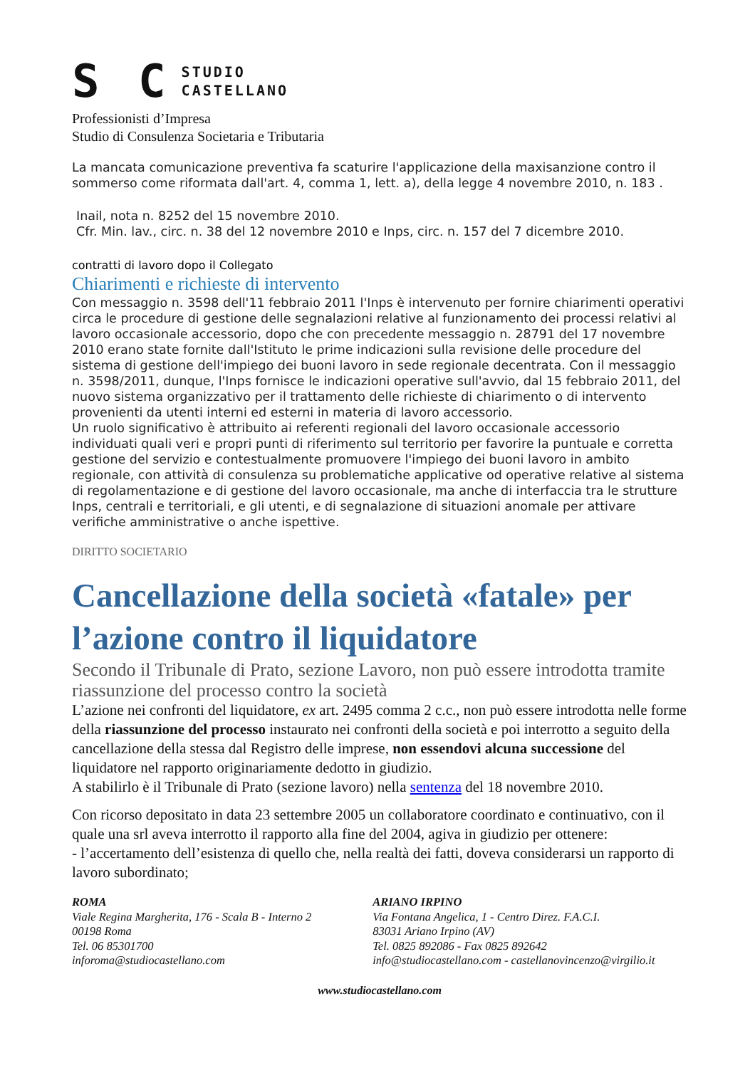S C
STUDIO
CASTELLANO
Professionisti d’Impresa
Studio di Consulenza Societaria e Tributaria
La mancata comunicazione preventiva fa scaturire l'applicazione della maxisanzione contro il sommerso come riformata dall'art. 4, comma 1, lett. a), della legge 4 novembre 2010, n. 183 .
Inail, nota n. 8252 del 15 novembre 2010.
Cfr. Min. lav., circ. n. 38 del 12 novembre 2010 e Inps, circ. n. 157 del 7 dicembre 2010.
contratti di lavoro dopo il Collegato
Chiarimenti e richieste di intervento
Con messaggio n. 3598 dell'11 febbraio 2011 l'Inps è intervenuto per fornire chiarimenti operativi circa le procedure di gestione delle segnalazioni relative al funzionamento dei processi relativi al lavoro occasionale accessorio, dopo che con precedente messaggio n. 28791 del 17 novembre 2010 erano state fornite dall'Istituto le prime indicazioni sulla revisione delle procedure del sistema di gestione dell'impiego dei buoni lavoro in sede regionale decentrata. Con il messaggio n. 3598/2011, dunque, l'Inps fornisce le indicazioni operative sull'avvio, dal 15 febbraio 2011, del nuovo sistema organizzativo per il trattamento delle richieste di chiarimento o di intervento provenienti da utenti interni ed esterni in materia di lavoro accessorio.
Un ruolo significativo è attribuito ai referenti regionali del lavoro occasionale accessorio individuati quali veri e propri punti di riferimento sul territorio per favorire la puntuale e corretta gestione del servizio e contestualmente promuovere l'impiego dei buoni lavoro in ambito regionale, con attività di consulenza su problematiche applicative od operative relative al sistema di regolamentazione e di gestione del lavoro occasionale, ma anche di interfaccia tra le strutture Inps, centrali e territoriali, e gli utenti, e di segnalazione di situazioni anomale per attivare verifiche amministrative o anche ispettive.
DIRITTO SOCIETARIO
Cancellazione della società «fatale» per l’azione contro il liquidatore
Secondo il Tribunale di Prato, sezione Lavoro, non può essere introdotta tramite riassunzione del processo contro la società
L’azione nei confronti del liquidatore, ex art. 2495 comma 2 c.c., non può essere introdotta nelle forme della riassunzione del processo instaurato nei confronti della società e poi interrotto a seguito della cancellazione della stessa dal Registro delle imprese, non essendovi alcuna successione del liquidatore nel rapporto originariamente dedotto in giudizio.
A stabilirlo è il Tribunale di Prato (sezione lavoro) nella sentenza del 18 novembre 2010.
Con ricorso depositato in data 23 settembre 2005 un collaboratore coordinato e continuativo, con il quale una srl aveva interrotto il rapporto alla fine del 2004, agiva in giudizio per ottenere:
- l’accertamento dell’esistenza di quello che, nella realtà dei fatti, doveva considerarsi un rapporto di lavoro subordinato;
ROMA
Viale Regina Margherita, 176 - Scala B - Interno 2
00198 Roma
Tel. 06 85301700
inforoma@studiocastellano.com
ARIANO IRPINO
Via Fontana Angelica, 1 - Centro Direz. F.A.C.I.
83031 Ariano Irpino (AV)
Tel. 0825 892086 - Fax 0825 892642
info@studiocastellano.com - castellanovincenzo@virgilio.it
www.studiocastellano.com